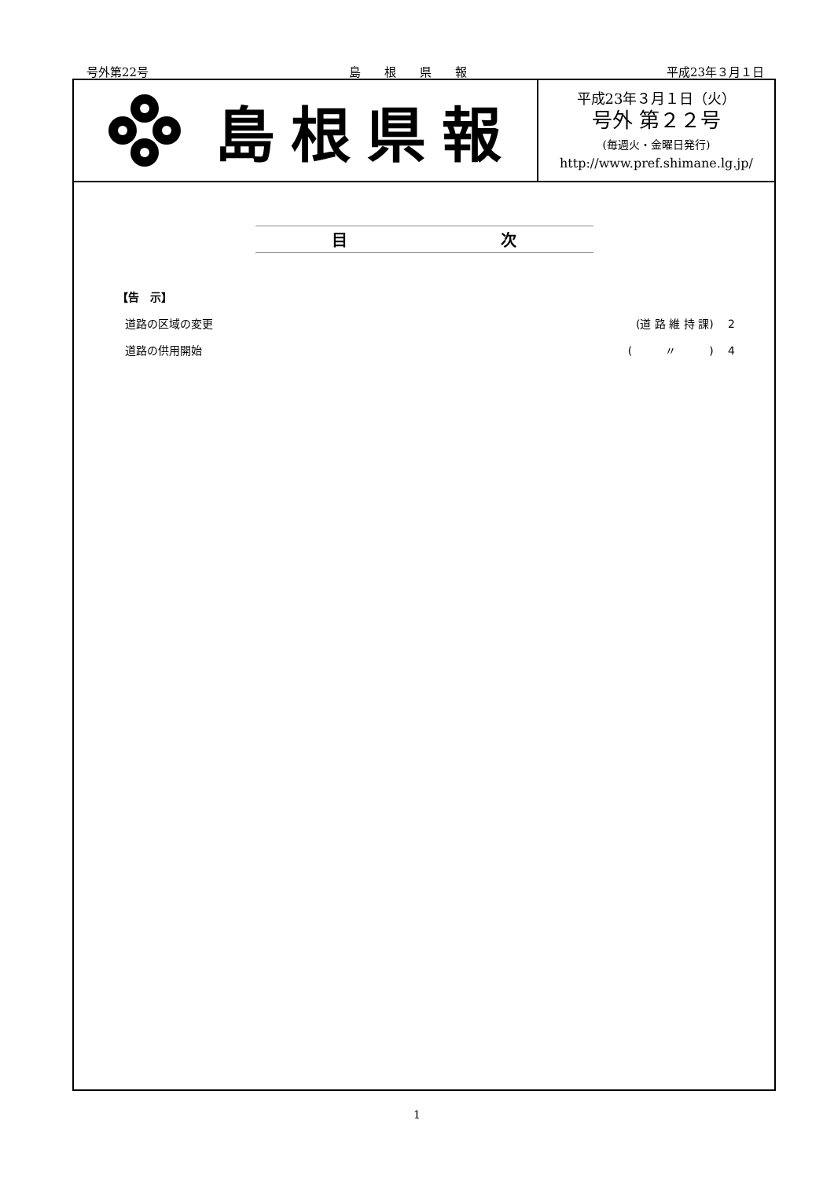号外第22号 島　　根　　県　　報 平成23年３月１日
島根県報
平成23年３月１日（火）
号外 第２２号
(毎週火・金曜日発行)
http://www.pref.shimane.lg.jp/
目 次
【告　示】
道路の区域の変更 (道 路 維 持 課)　 2
道路の供用開始 (　　　〃　　　)　 4
1